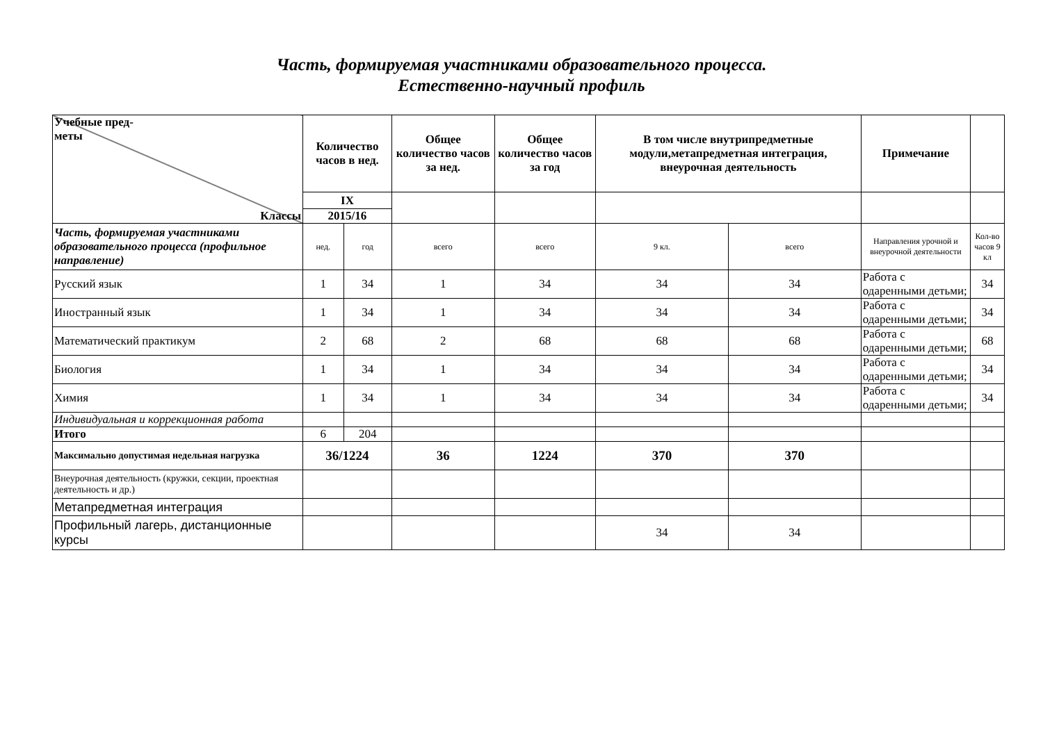Часть, формируемая участниками образовательного процесса.
Естественно-научный профиль
| Учебные пред- меты Классы | Количество часов в нед. | | Общее количество часов за нед. | Общее количество часов за год | В том числе внутрипредметные модули,метапредметная интеграция, внеурочная деятельность | | Примечание | |
| --- | --- | --- | --- | --- | --- | --- | --- | --- |
| | IX | | | | | | | |
| | 2015/16 | | | | | | | |
| Часть, формируемая участниками образовательного процесса (профильное направление) | нед. | год | всего | всего | 9 кл. | всего | Направления урочной и внеурочной деятельности | Кол-во часов 9 кл |
| Русский язык | 1 | 34 | 1 | 34 | 34 | 34 | Работа с одаренными детьми; | 34 |
| Иностранный язык | 1 | 34 | 1 | 34 | 34 | 34 | Работа с одаренными детьми; | 34 |
| Математический практикум | 2 | 68 | 2 | 68 | 68 | 68 | Работа с одаренными детьми; | 68 |
| Биология | 1 | 34 | 1 | 34 | 34 | 34 | Работа с одаренными детьми; | 34 |
| Химия | 1 | 34 | 1 | 34 | 34 | 34 | Работа с одаренными детьми; | 34 |
| Индивидуальная и коррекционная работа | | | | | | | | |
| Итого | 6 | 204 | | | | | | |
| Максимально допустимая недельная нагрузка | 36/1224 | | 36 | 1224 | 370 | 370 | | |
| Внеурочная деятельность (кружки, секции, проектная деятельность и др.) | | | | | | | | |
| Метапредметная интеграция | | | | | | | | |
| Профильный лагерь, дистанционные курсы | | | | | 34 | 34 | | |